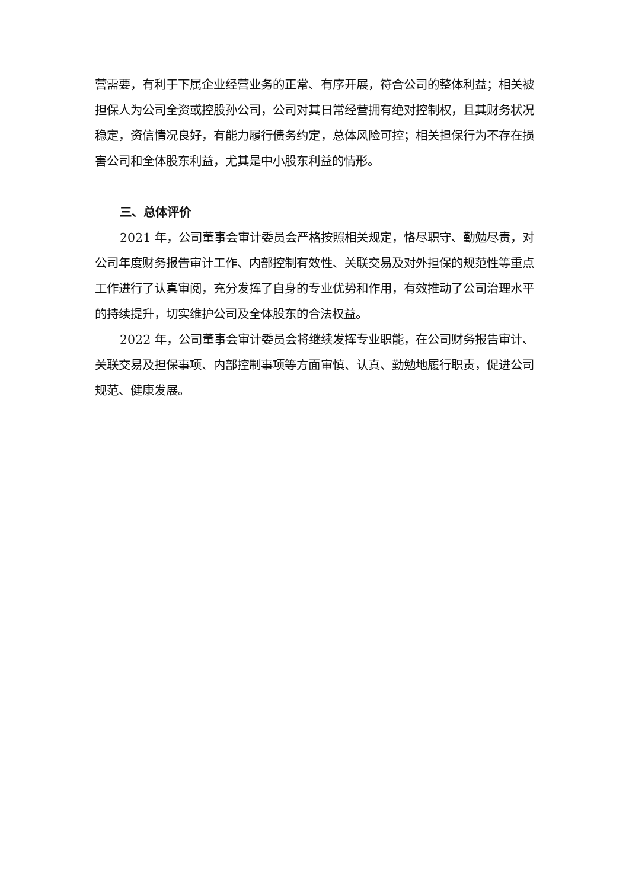营需要，有利于下属企业经营业务的正常、有序开展，符合公司的整体利益；相关被担保人为公司全资或控股孙公司，公司对其日常经营拥有绝对控制权，且其财务状况稳定，资信情况良好，有能力履行债务约定，总体风险可控；相关担保行为不存在损害公司和全体股东利益，尤其是中小股东利益的情形。
三、总体评价
2021 年，公司董事会审计委员会严格按照相关规定，恪尽职守、勤勉尽责，对公司年度财务报告审计工作、内部控制有效性、关联交易及对外担保的规范性等重点工作进行了认真审阅，充分发挥了自身的专业优势和作用，有效推动了公司治理水平的持续提升，切实维护公司及全体股东的合法权益。
2022 年，公司董事会审计委员会将继续发挥专业职能，在公司财务报告审计、关联交易及担保事项、内部控制事项等方面审慎、认真、勤勉地履行职责，促进公司规范、健康发展。